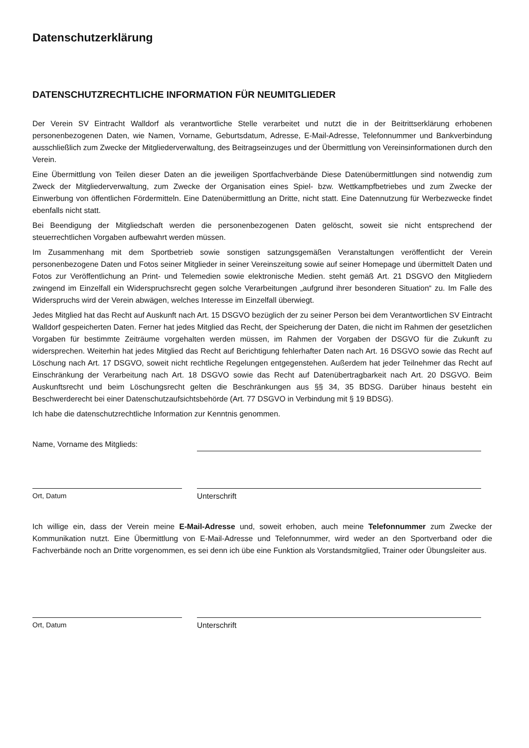Datenschutzerklärung
DATENSCHUTZRECHTLICHE INFORMATION FÜR NEUMITGLIEDER
Der Verein SV Eintracht Walldorf als verantwortliche Stelle verarbeitet und nutzt die in der Beitrittserklärung erhobenen personenbezogenen Daten, wie Namen, Vorname, Geburtsdatum, Adresse, E-Mail-Adresse, Telefonnummer und Bankverbindung ausschließlich zum Zwecke der Mitgliederverwaltung, des Beitragseinzuges und der Übermittlung von Vereinsinformationen durch den Verein.
Eine Übermittlung von Teilen dieser Daten an die jeweiligen Sportfachverbände Diese Datenübermittlungen sind notwendig zum Zweck der Mitgliederverwaltung, zum Zwecke der Organisation eines Spiel- bzw. Wettkampfbetriebes und zum Zwecke der Einwerbung von öffentlichen Fördermitteln. Eine Datenübermittlung an Dritte, nicht statt. Eine Datennutzung für Werbezwecke findet ebenfalls nicht statt.
Bei Beendigung der Mitgliedschaft werden die personenbezogenen Daten gelöscht, soweit sie nicht entsprechend der steuerrechtlichen Vorgaben aufbewahrt werden müssen.
Im Zusammenhang mit dem Sportbetrieb sowie sonstigen satzungsgemäßen Veranstaltungen veröffentlicht der Verein personenbezogene Daten und Fotos seiner Mitglieder in seiner Vereinszeitung sowie auf seiner Homepage und übermittelt Daten und Fotos zur Veröffentlichung an Print- und Telemedien sowie elektronische Medien. steht gemäß Art. 21 DSGVO den Mitgliedern zwingend im Einzelfall ein Widerspruchsrecht gegen solche Verarbeitungen „aufgrund ihrer besonderen Situation“ zu. Im Falle des Widerspruchs wird der Verein abwägen, welches Interesse im Einzelfall überwiegt.
Jedes Mitglied hat das Recht auf Auskunft nach Art. 15 DSGVO bezüglich der zu seiner Person bei dem Verantwortlichen SV Eintracht Walldorf gespeicherten Daten. Ferner hat jedes Mitglied das Recht, der Speicherung der Daten, die nicht im Rahmen der gesetzlichen Vorgaben für bestimmte Zeiträume vorgehalten werden müssen, im Rahmen der Vorgaben der DSGVO für die Zukunft zu widersprechen. Weiterhin hat jedes Mitglied das Recht auf Berichtigung fehlerhafter Daten nach Art. 16 DSGVO sowie das Recht auf Löschung nach Art. 17 DSGVO, soweit nicht rechtliche Regelungen entgegenstehen. Außerdem hat jeder Teilnehmer das Recht auf Einschränkung der Verarbeitung nach Art. 18 DSGVO sowie das Recht auf Datenübertragbarkeit nach Art. 20 DSGVO. Beim Auskunftsrecht und beim Löschungsrecht gelten die Beschränkungen aus §§ 34, 35 BDSG. Darüber hinaus besteht ein Beschwerderecht bei einer Datenschutzaufsichtsbehörde (Art. 77 DSGVO in Verbindung mit § 19 BDSG).
Ich habe die datenschutzrechtliche Information zur Kenntnis genommen.
Name, Vorname des Mitglieds:
Ort, Datum Unterschrift
Ich willige ein, dass der Verein meine E-Mail-Adresse und, soweit erhoben, auch meine Telefonnummer zum Zwecke der Kommunikation nutzt. Eine Übermittlung von E-Mail-Adresse und Telefonnummer, wird weder an den Sportverband oder die Fachverbände noch an Dritte vorgenommen, es sei denn ich übe eine Funktion als Vorstandsmitglied, Trainer oder Übungsleiter aus.
Ort, Datum Unterschrift